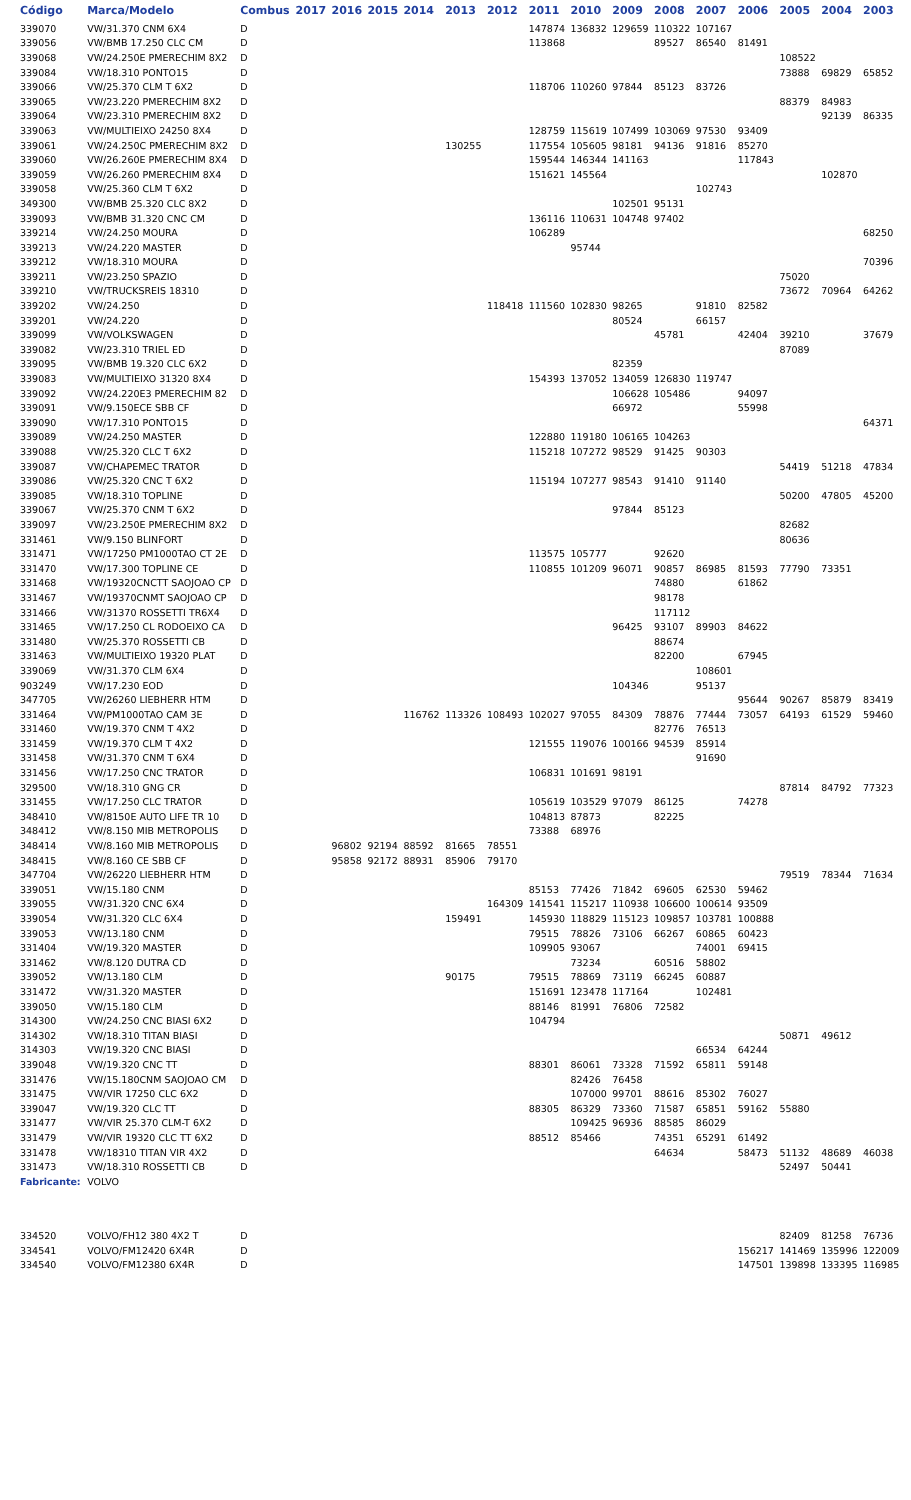| Código | Marca/Modelo | Combus | 2017 | 2016 | 2015 | 2014 | 2013 | 2012 | 2011 | 2010 | 2009 | 2008 | 2007 | 2006 | 2005 | 2004 | 2003 |
| --- | --- | --- | --- | --- | --- | --- | --- | --- | --- | --- | --- | --- | --- | --- | --- | --- | --- |
| 339070 | VW/31.370 CNM 6X4 | D | | | | | | | 147874 | 136832 | 129659 | 110322 | 107167 | | | | |
| 339056 | VW/BMB 17.250 CLC CM | D | | | | | | | 113868 | | | 89527 | 86540 | 81491 | | | |
| 339068 | VW/24.250E PMERECHIM 8X2 | D | | | | | | | | | | | | | 108522 | | |
| 339084 | VW/18.310 PONTO15 | D | | | | | | | | | | | | | 73888 | 69829 | 65852 |
| 339066 | VW/25.370 CLM T 6X2 | D | | | | | | | 118706 | 110260 | 97844 | 85123 | 83726 | | | | |
| 339065 | VW/23.220 PMERECHIM 8X2 | D | | | | | | | | | | | | | 88379 | 84983 | |
| 339064 | VW/23.310 PMERECHIM 8X2 | D | | | | | | | | | | | | | | 92139 | 86335 |
| 339063 | VW/MULTIEIXO 24250 8X4 | D | | | | | | | 128759 | 115619 | 107499 | 103069 | 97530 | 93409 | | | |
| 339061 | VW/24.250C PMERECHIM 8X2 | D | | | | | 130255 | | 117554 | 105605 | 98181 | 94136 | 91816 | 85270 | | | |
| 339060 | VW/26.260E PMERECHIM 8X4 | D | | | | | | | 159544 | 146344 | 141163 | | | 117843 | | | |
| 339059 | VW/26.260 PMERECHIM 8X4 | D | | | | | | | 151621 | 145564 | | | | | | 102870 | |
| 339058 | VW/25.360 CLM T 6X2 | D | | | | | | | | | | | 102743 | | | | |
| 349300 | VW/BMB 25.320 CLC 8X2 | D | | | | | | | | | 102501 | 95131 | | | | | |
| 339093 | VW/BMB 31.320 CNC CM | D | | | | | | | 136116 | 110631 | 104748 | 97402 | | | | | |
| 339214 | VW/24.250 MOURA | D | | | | | | | 106289 | | | | | | | | 68250 |
| 339213 | VW/24.220 MASTER | D | | | | | | | | 95744 | | | | | | | |
| 339212 | VW/18.310 MOURA | D | | | | | | | | | | | | | | | 70396 |
| 339211 | VW/23.250 SPAZIO | D | | | | | | | | | | | | | 75020 | | |
| 339210 | VW/TRUCKSREIS 18310 | D | | | | | | | | | | | | | 73672 | 70964 | 64262 |
| 339202 | VW/24.250 | D | | | | | | 118418 | 111560 | 102830 | 98265 | | 91810 | 82582 | | | |
| 339201 | VW/24.220 | D | | | | | | | | | 80524 | | 66157 | | | | |
| 339099 | VW/VOLKSWAGEN | D | | | | | | | | | | 45781 | | 42404 | 39210 | | 37679 |
| 339082 | VW/23.310 TRIEL ED | D | | | | | | | | | | | | | 87089 | | |
| 339095 | VW/BMB 19.320 CLC 6X2 | D | | | | | | | | | 82359 | | | | | | |
| 339083 | VW/MULTIEIXO 31320 8X4 | D | | | | | | | 154393 | 137052 | 134059 | 126830 | 119747 | | | | |
| 339092 | VW/24.220E3 PMERECHIM 82 | D | | | | | | | | | 106628 | 105486 | | 94097 | | | |
| 339091 | VW/9.150ECE SBB CF | D | | | | | | | | | 66972 | | | 55998 | | | |
| 339090 | VW/17.310 PONTO15 | D | | | | | | | | | | | | | | | 64371 |
| 339089 | VW/24.250 MASTER | D | | | | | | | 122880 | 119180 | 106165 | 104263 | | | | | |
| 339088 | VW/25.320 CLC T 6X2 | D | | | | | | | 115218 | 107272 | 98529 | 91425 | 90303 | | | | |
| 339087 | VW/CHAPEMEC TRATOR | D | | | | | | | | | | | | | 54419 | 51218 | 47834 |
| 339086 | VW/25.320 CNC T 6X2 | D | | | | | | | 115194 | 107277 | 98543 | 91410 | 91140 | | | | |
| 339085 | VW/18.310 TOPLINE | D | | | | | | | | | | | | | 50200 | 47805 | 45200 |
| 339067 | VW/25.370 CNM T 6X2 | D | | | | | | | | | 97844 | 85123 | | | | | |
| 339097 | VW/23.250E PMERECHIM 8X2 | D | | | | | | | | | | | | | 82682 | | |
| 331461 | VW/9.150 BLINFORT | D | | | | | | | | | | | | | 80636 | | |
| 331471 | VW/17250 PM1000TAO CT 2E | D | | | | | | | 113575 | 105777 | | 92620 | | | | | |
| 331470 | VW/17.300 TOPLINE CE | D | | | | | | | 110855 | 101209 | 96071 | 90857 | 86985 | 81593 | 77790 | 73351 | |
| 331468 | VW/19320CNCTT SAOJOAO CP | D | | | | | | | | | | 74880 | | 61862 | | | |
| 331467 | VW/19370CNMT SAOJOAO CP | D | | | | | | | | | | 98178 | | | | | |
| 331466 | VW/31370 ROSSETTI TR6X4 | D | | | | | | | | | | 117112 | | | | | |
| 331465 | VW/17.250 CL RODOEIXO CA | D | | | | | | | | | 96425 | 93107 | 89903 | 84622 | | | |
| 331480 | VW/25.370 ROSSETTI CB | D | | | | | | | | | | 88674 | | | | | |
| 331463 | VW/MULTIEIXO 19320 PLAT | D | | | | | | | | | | 82200 | | 67945 | | | |
| 339069 | VW/31.370 CLM 6X4 | D | | | | | | | | | | | 108601 | | | | |
| 903249 | VW/17.230 EOD | D | | | | | | | | | 104346 | | 95137 | | | | |
| 347705 | VW/26260 LIEBHERR HTM | D | | | | | | | | | | | | 95644 | 90267 | 85879 | 83419 |
| 331464 | VW/PM1000TAO CAM 3E | D | | | | 116762 | 113326 | 108493 | 102027 | 97055 | 84309 | 78876 | 77444 | 73057 | 64193 | 61529 | 59460 |
| 331460 | VW/19.370 CNM T 4X2 | D | | | | | | | | | | 82776 | 76513 | | | | |
| 331459 | VW/19.370 CLM T 4X2 | D | | | | | | | 121555 | 119076 | 100166 | 94539 | 85914 | | | | |
| 331458 | VW/31.370 CNM T 6X4 | D | | | | | | | | | | | 91690 | | | | |
| 331456 | VW/17.250 CNC TRATOR | D | | | | | | | 106831 | 101691 | 98191 | | | | | | |
| 329500 | VW/18.310 GNG CR | D | | | | | | | | | | | | | 87814 | 84792 | 77323 |
| 331455 | VW/17.250 CLC TRATOR | D | | | | | | | 105619 | 103529 | 97079 | 86125 | | 74278 | | | |
| 348410 | VW/8150E AUTO LIFE TR 10 | D | | | | | | | 104813 | 87873 | | 82225 | | | | | |
| 348412 | VW/8.150 MIB METROPOLIS | D | | | | | | | 73388 | 68976 | | | | | | | |
| 348414 | VW/8.160 MIB METROPOLIS | D | | 96802 | 92194 | 88592 | 81665 | 78551 | | | | | | | | | |
| 348415 | VW/8.160 CE SBB CF | D | | 95858 | 92172 | 88931 | 85906 | 79170 | | | | | | | | | |
| 347704 | VW/26220 LIEBHERR HTM | D | | | | | | | | | | | | | 79519 | 78344 | 71634 |
| 339051 | VW/15.180 CNM | D | | | | | | | 85153 | 77426 | 71842 | 69605 | 62530 | 59462 | | | |
| 339055 | VW/31.320 CNC 6X4 | D | | | | | | 164309 | 141541 | 115217 | 110938 | 106600 | 100614 | 93509 | | | |
| 339054 | VW/31.320 CLC 6X4 | D | | | | | 159491 | | 145930 | 118829 | 115123 | 109857 | 103781 | 100888 | | | |
| 339053 | VW/13.180 CNM | D | | | | | | | 79515 | 78826 | 73106 | 66267 | 60865 | 60423 | | | |
| 331404 | VW/19.320 MASTER | D | | | | | | | 109905 | 93067 | | | 74001 | 69415 | | | |
| 331462 | VW/8.120 DUTRA CD | D | | | | | | | | 73234 | | 60516 | 58802 | | | | |
| 339052 | VW/13.180 CLM | D | | | | | 90175 | | 79515 | 78869 | 73119 | 66245 | 60887 | | | | |
| 331472 | VW/31.320 MASTER | D | | | | | | | 151691 | 123478 | 117164 | | 102481 | | | | |
| 339050 | VW/15.180 CLM | D | | | | | | | 88146 | 81991 | 76806 | 72582 | | | | | |
| 314300 | VW/24.250 CNC BIASI 6X2 | D | | | | | | | 104794 | | | | | | | | |
| 314302 | VW/18.310 TITAN BIASI | D | | | | | | | | | | | | | 50871 | 49612 | |
| 314303 | VW/19.320 CNC BIASI | D | | | | | | | | | | | 66534 | 64244 | | | |
| 339048 | VW/19.320 CNC TT | D | | | | | | | 88301 | 86061 | 73328 | 71592 | 65811 | 59148 | | | |
| 331476 | VW/15.180CNM SAOJOAO CM | D | | | | | | | | 82426 | 76458 | | | | | | |
| 331475 | VW/VIR 17250 CLC 6X2 | D | | | | | | | | 107000 | 99701 | 88616 | 85302 | 76027 | | | |
| 339047 | VW/19.320 CLC TT | D | | | | | | | 88305 | 86329 | 73360 | 71587 | 65851 | 59162 | 55880 | | |
| 331477 | VW/VIR 25.370 CLM-T 6X2 | D | | | | | | | | 109425 | 96936 | 88585 | 86029 | | | | |
| 331479 | VW/VIR 19320 CLC TT 6X2 | D | | | | | | | 88512 | 85466 | | 74351 | 65291 | 61492 | | | |
| 331478 | VW/18310 TITAN VIR 4X2 | D | | | | | | | | | | 64634 | | 58473 | 51132 | 48689 | 46038 |
| 331473 | VW/18.310 ROSSETTI CB | D | | | | | | | | | | | | | 52497 | 50441 | |
| Fabricante: | VOLVO | | | | | | | | | | | | | | | | |
| 334520 | VOLVO/FH12 380 4X2 T | D | | | | | | | | | | | | | 82409 | 81258 | 76736 |
| 334541 | VOLVO/FM12420 6X4R | D | | | | | | | | | | | | 156217 | 141469 | 135996 | 122009 |
| 334540 | VOLVO/FM12380 6X4R | D | | | | | | | | | | | | 147501 | 139898 | 133395 | 116985 |